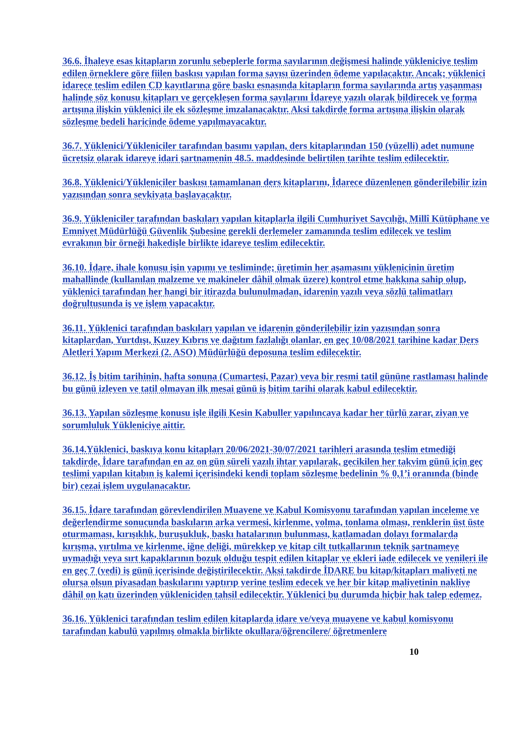36.6. İhaleye esas kitapların zorunlu sebeplerle forma sayılarının değişmesi halinde yükleniciye teslim edilen örneklere göre fiilen baskısı yapılan forma sayısı üzerinden ödeme yapılacaktır. Ancak; yüklenici idarece teslim edilen CD kayıtlarına göre baskı esnasında kitapların forma sayılarında artış yaşanması halinde söz konusu kitapları ve gerçekleşen forma sayılarını İdareye yazılı olarak bildirecek ve forma artışına ilişkin yüklenici ile ek sözleşme imzalanacaktır. Aksi takdirde forma artışına ilişkin olarak sözleşme bedeli haricinde ödeme yapılmayacaktır.
36.7. Yüklenici/Yükleniciler tarafından basımı yapılan, ders kitaplarından 150 (yüzelli) adet numune ücretsiz olarak idareye idari şartnamenin 48.5. maddesinde belirtilen tarihte teslim edilecektir.
36.8. Yüklenici/Yükleniciler baskısı tamamlanan ders kitaplarını, İdarece düzenlenen gönderilebilir izin yazısından sonra sevkiyata başlayacaktır.
36.9. Yükleniciler tarafından baskıları yapılan kitaplarla ilgili Cumhuriyet Savcılığı, Millî Kütüphane ve Emniyet Müdürlüğü Güvenlik Şubesine gerekli derlemeler zamanında teslim edilecek ve teslim evrakının bir örneği hakedişle birlikte idareye teslim edilecektir.
36.10. İdare, ihale konusu işin yapımı ve tesliminde; üretimin her aşamasını yüklenicinin üretim mahallinde (kullanılan malzeme ve makineler dâhil olmak üzere) kontrol etme hakkına sahip olup, yüklenici tarafından her hangi bir itirazda bulunulmadan, idarenin yazılı veya sözlü talimatları doğrultusunda iş ve işlem yapacaktır.
36.11. Yüklenici tarafından baskıları yapılan ve idarenin gönderilebilir izin yazısından sonra kitaplardan, Yurtdışı, Kuzey Kıbrıs ve dağıtım fazlalığı olanlar, en geç 10/08/2021 tarihine kadar Ders Aletleri Yapım Merkezi (2. ASO) Müdürlüğü deposuna teslim edilecektir.
36.12. İş bitim tarihinin, hafta sonuna (Cumartesi, Pazar) veya bir resmi tatil gününe rastlaması halinde bu günü izleyen ve tatil olmayan ilk mesai günü iş bitim tarihi olarak kabul edilecektir.
36.13. Yapılan sözleşme konusu işle ilgili Kesin Kabuller yapılıncaya kadar her türlü zarar, ziyan ve sorumluluk Yükleniciye aittir.
36.14.Yüklenici, baskıya konu kitapları 20/06/2021-30/07/2021 tarihleri arasında teslim etmediği takdirde, İdare tarafından en az on gün süreli yazılı ihtar yapılarak, gecikilen her takvim günü için geç teslimi yapılan kitabın iş kalemi içerisindeki kendi toplam sözleşme bedelinin % 0,1’i oranında (binde bir) cezai işlem uygulanacaktır.
36.15. İdare tarafından görevlendirilen Muayene ve Kabul Komisyonu tarafından yapılan inceleme ve değerlendirme sonucunda baskıların arka vermesi, kirlenme, yolma, tonlama olması, renklerin üst üste oturmaması, kırışıklık, buruşukluk, baskı hatalarının bulunması, katlamadan dolayı formalarda kırışma, yırtılma ve kirlenme, iğne deliği, mürekkep ve kitap cilt tutkallarının teknik şartnameye uymadığı veya sırt kapaklarının bozuk olduğu tespit edilen kitaplar ve ekleri iade edilecek ve yenileri ile en geç 7 (yedi) iş günü içerisinde değiştirilecektir. Aksi takdirde İDARE bu kitap/kitapları maliyeti ne olursa olsun piyasadan baskılarını yaptırıp yerine teslim edecek ve her bir kitap maliyetinin nakliye dâhil on katı üzerinden yükleniciden tahsil edilecektir. Yüklenici bu durumda hiçbir hak talep edemez.
36.16. Yüklenici tarafından teslim edilen kitaplarda idare ve/veya muayene ve kabul komisyonu tarafından kabulü yapılmış olmakla birlikte okullara/öğrencilere/ öğretmenlere
10